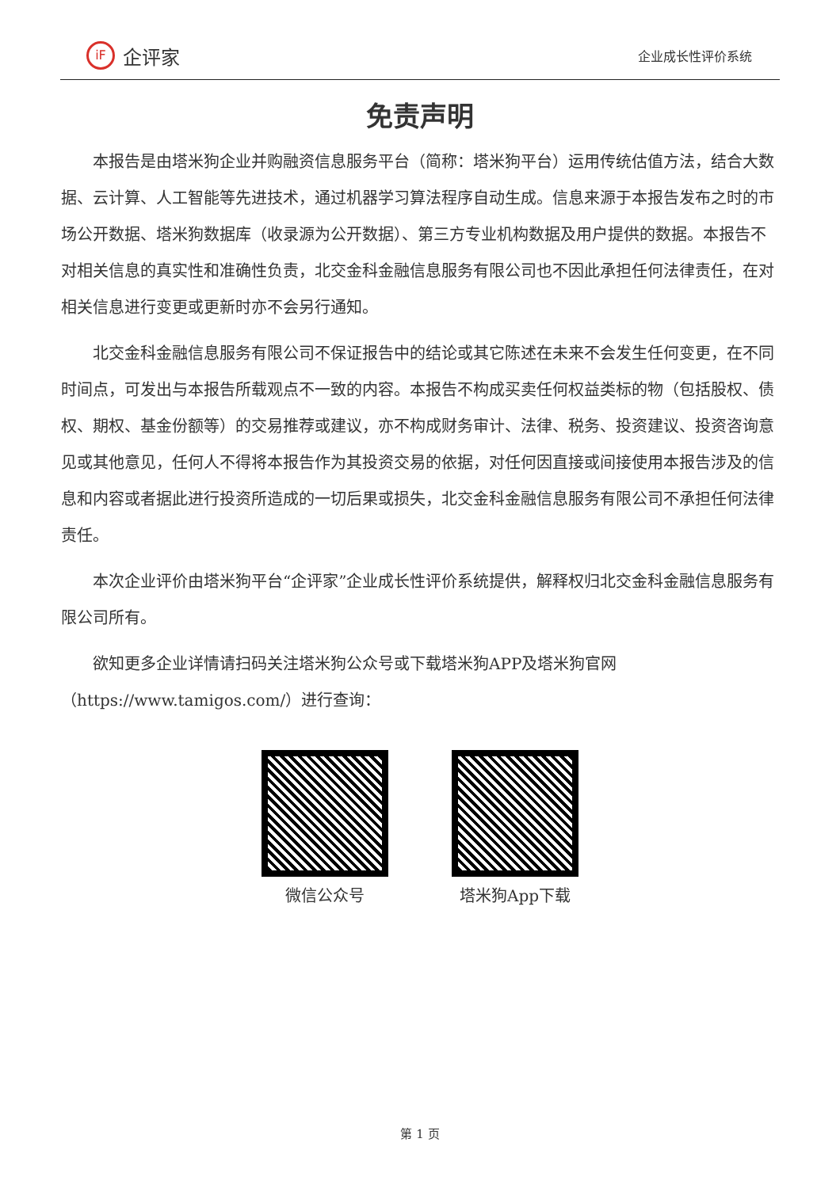iF 企评家
企业成长性评价系统
免责声明
本报告是由塔米狗企业并购融资信息服务平台（简称：塔米狗平台）运用传统估值方法，结合大数据、云计算、人工智能等先进技术，通过机器学习算法程序自动生成。信息来源于本报告发布之时的市场公开数据、塔米狗数据库（收录源为公开数据）、第三方专业机构数据及用户提供的数据。本报告不对相关信息的真实性和准确性负责，北交金科金融信息服务有限公司也不因此承担任何法律责任，在对相关信息进行变更或更新时亦不会另行通知。
北交金科金融信息服务有限公司不保证报告中的结论或其它陈述在未来不会发生任何变更，在不同时间点，可发出与本报告所载观点不一致的内容。本报告不构成买卖任何权益类标的物（包括股权、债权、期权、基金份额等）的交易推荐或建议，亦不构成财务审计、法律、税务、投资建议、投资咨询意见或其他意见，任何人不得将本报告作为其投资交易的依据，对任何因直接或间接使用本报告涉及的信息和内容或者据此进行投资所造成的一切后果或损失，北交金科金融信息服务有限公司不承担任何法律责任。
本次企业评价由塔米狗平台“企评家”企业成长性评价系统提供，解释权归北交金科金融信息服务有限公司所有。
欲知更多企业详情请扫码关注塔米狗公众号或下载塔米狗APP及塔米狗官网（https://www.tamigos.com/）进行查询：
微信公众号 塔米狗App下载
第 1 页